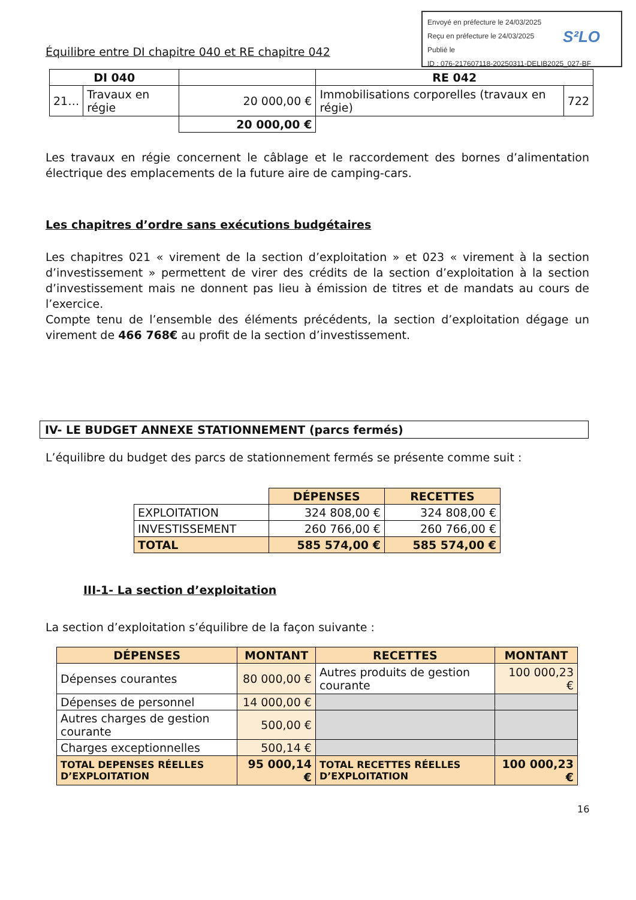Envoyé en préfecture le 24/03/2025
Reçu en préfecture le 24/03/2025
Publié le
ID : 076-217607118-20250311-DELIB2025_027-BF
S²LO
Équilibre entre DI chapitre 040 et RE chapitre 042
| DI 040 | | | RE 042 | |
| --- | --- | --- | --- | --- |
| 21… | Travaux en régie | 20 000,00 € | Immobilisations corporelles (travaux en régie) | 722 |
| | | 20 000,00 € | | |
Les travaux en régie concernent le câblage et le raccordement des bornes d’alimentation électrique des emplacements de la future aire de camping-cars.
Les chapitres d’ordre sans exécutions budgétaires
Les chapitres 021 « virement de la section d’exploitation » et 023 « virement à la section d’investissement » permettent de virer des crédits de la section d’exploitation à la section d’investissement mais ne donnent pas lieu à émission de titres et de mandats au cours de l’exercice.
Compte tenu de l’ensemble des éléments précédents, la section d’exploitation dégage un virement de 466 768€ au profit de la section d’investissement.
IV- LE BUDGET ANNEXE STATIONNEMENT (parcs fermés)
L’équilibre du budget des parcs de stationnement fermés se présente comme suit :
| | DÉPENSES | RECETTES |
| EXPLOITATION | 324 808,00 € | 324 808,00 € |
| INVESTISSEMENT | 260 766,00 € | 260 766,00 € |
| TOTAL | 585 574,00 € | 585 574,00 € |
III-1- La section d’exploitation
La section d’exploitation s’équilibre de la façon suivante :
| DÉPENSES | MONTANT | RECETTES | MONTANT |
| --- | --- | --- | --- |
| Dépenses courantes | 80 000,00 € | Autres produits de gestion courante | 100 000,23 € |
| Dépenses de personnel | 14 000,00 € | | |
| Autres charges de gestion courante | 500,00 € | | |
| Charges exceptionnelles | 500,14 € | | |
| TOTAL DEPENSES RÉELLES D’EXPLOITATION | 95 000,14 € | TOTAL RECETTES RÉELLES D’EXPLOITATION | 100 000,23 € |
16